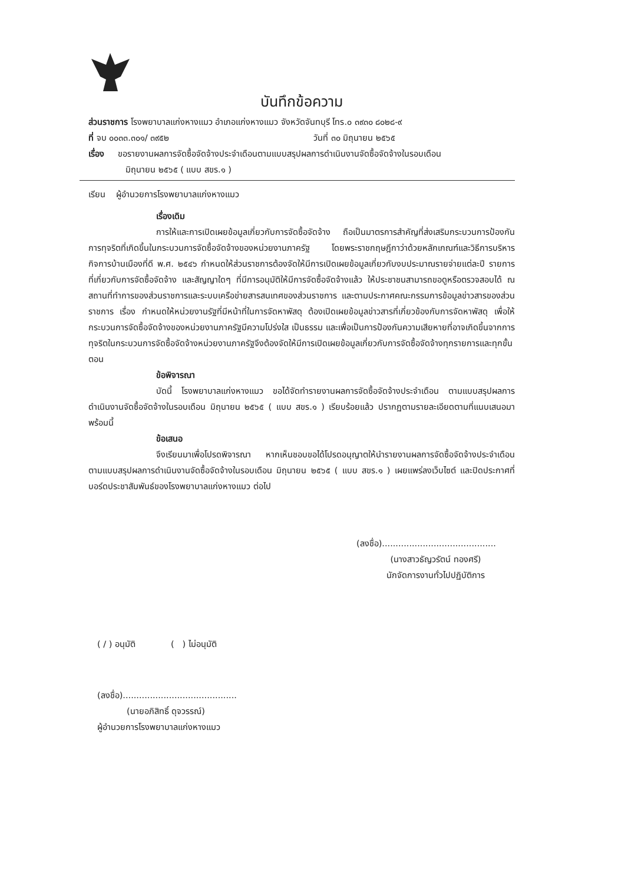บันทึกข้อความ
ส่วนราชการ โรงพยาบาลแก่งหางแมว อำเภอแก่งหางแมว จังหวัดจันทบุรี โทร.๐ ๓๙๓๐ ๘๐๒๘-๙
ที่ จบ ๐๐๓๓.๓๐๑/ ๓๙๕๒ วันที่ ๓๐ มิถุนายน ๒๕๖๕
เรื่อง ขอรายงานผลการจัดซื้อจัดจ้างประจำเดือนตามแบบสรุปผลการดำเนินงานจัดซื้อจัดจ้างในรอบเดือน
มิถุนายน ๒๕๖๕ ( แบบ สขร.๑ )
เรียน ผู้อำนวยการโรงพยาบาลแก่งหางแมว
เรื่องเดิม
การให้และการเปิดเผยข้อมูลเกี่ยวกับการจัดซื้อจัดจ้าง ถือเป็นมาตรการสำคัญที่ส่งเสริมกระบวนการป้องกันการทุจริตที่เกิดขึ้นในกระบวนการจัดซื้อจัดจ้างของหน่วยงานภาครัฐ โดยพระราชกฤษฎีกาว่าด้วยหลักเกณฑ์และวิธีการบริหารกิจการบ้านเมืองที่ดี พ.ศ. ๒๕๔๖ กำหนดให้ส่วนราชการต้องจัดให้มีการเปิดเผยข้อมูลเกี่ยวกับงบประมาณรายจ่ายแต่ละปี รายการที่เกี่ยวกับการจัดซื้อจัดจ้าง และสัญญาใดๆ ที่มีการอนุมัติให้มีการจัดซื้อจัดจ้างแล้ว ให้ประชาชนสามารถขอดูหรือตรวจสอบได้ ณ สถานที่ทำการของส่วนราชการและระบบเครือข่ายสารสนเทศของส่วนราชการ และตามประกาศคณะกรรมการข้อมูลข่าวสารของส่วนราชการ เรื่อง กำหนดให้หน่วยงานรัฐที่มีหน้าที่ในการจัดหาพัสดุ ต้องเปิดเผยข้อมูลข่าวสารที่เกี่ยวข้องกับการจัดหาพัสดุ เพื่อให้กระบวนการจัดซื้อจัดจ้างของหน่วยงานภาครัฐมีความโปร่งใส เป็นธรรม และเพื่อเป็นการป้องกันความเสียหายที่อาจเกิดขึ้นจากการทุจริตในกระบวนการจัดซื้อจัดจ้างหน่วยงานภาครัฐจึงต้องจัดให้มีการเปิดเผยข้อมูลเกี่ยวกับการจัดซื้อจัดจ้างทุกรายการและทุกขั้นตอน
ข้อพิจารณา
บัดนี้ โรงพยาบาลแก่งหางแมว ขอได้จัดทำรายงานผลการจัดซื้อจัดจ้างประจำเดือน ตามแบบสรุปผลการดำเนินงานจัดซื้อจัดจ้างในรอบเดือน มิถุนายน ๒๕๖๕ ( แบบ สขร.๑ ) เรียบร้อยแล้ว ปรากฏตามรายละเอียดตามที่แนบเสนอมาพร้อมนี้
ข้อเสนอ
จึงเรียนมาเพื่อโปรดพิจารณา หากเห็นชอบขอได้โปรดอนุญาตให้นำรายงานผลการจัดซื้อจัดจ้างประจำเดือน ตามแบบสรุปผลการดำเนินงานจัดซื้อจัดจ้างในรอบเดือน มิถุนายน ๒๕๖๕ ( แบบ สขร.๑ ) เผยแพร่ลงเว็บไซต์ และปิดประกาศที่บอร์ดประชาสัมพันธ์ของโรงพยาบาลแก่งหางแมว ต่อไป
(ลงชื่อ)..........................................
(นางสาวธัญวรัตน์ ทองศรี)
นักจัดการงานทั่วไปปฏิบัติการ
( / ) อนุมัติ ( ) ไม่อนุมัติ
(ลงชื่อ)..........................................
(นายอภิสิทธิ์ ดุจวรรณ์)
ผู้อำนวยการโรงพยาบาลแก่งหางแมว